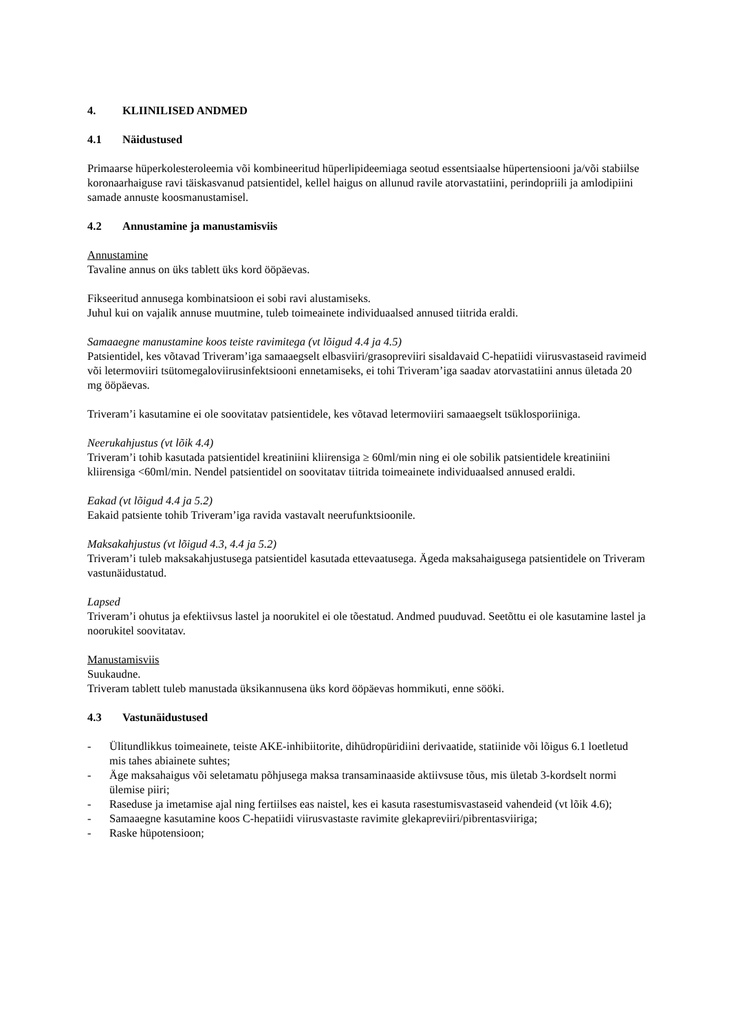4. KLIINILISED ANDMED
4.1 Näidustused
Primaarse hüperkolesteroleemia või kombineeritud hüperlipideemiaga seotud essentsiaalse hüpertensiooni ja/või stabiilse koronaarhaiguse ravi täiskasvanud patsientidel, kellel haigus on allunud ravile atorvastatiini, perindopriili ja amlodipiini samade annuste koosmanustamisel.
4.2 Annustamine ja manustamisviis
Annustamine
Tavaline annus on üks tablett üks kord ööpäevas.
Fikseeritud annusega kombinatsioon ei sobi ravi alustamiseks.
Juhul kui on vajalik annuse muutmine, tuleb toimeainete individuaalsed annused tiitrida eraldi.
Samaaegne manustamine koos teiste ravimitega (vt lõigud 4.4 ja 4.5)
Patsientidel, kes võtavad Triveram’iga samaaegselt elbasviiri/grasopreviiri sisaldavaid C-hepatiidi viirusvastaseid ravimeid või letermoviiri tsütomegaloviirusinfektsiooni ennetamiseks, ei tohi Triveram’iga saadav atorvastatiini annus ületada 20 mg ööpäevas.
Triveram’i kasutamine ei ole soovitatav patsientidele, kes võtavad letermoviiri samaaegselt tsüklosporiiniga.
Neerukahjustus (vt lõik 4.4)
Triveram’i tohib kasutada patsientidel kreatiniini kliirensiga ≥ 60ml/min ning ei ole sobilik patsientidele kreatiniini kliirensiga <60ml/min. Nendel patsientidel on soovitatav tiitrida toimeainete individuaalsed annused eraldi.
Eakad (vt lõigud 4.4 ja 5.2)
Eakaid patsiente tohib Triveram’iga ravida vastavalt neerufunktsioonile.
Maksakahjustus (vt lõigud 4.3, 4.4 ja 5.2)
Triveram’i tuleb maksakahjustusega patsientidel kasutada ettevaatusega. Ägeda maksahaigusega patsientidele on Triveram vastunäidustatud.
Lapsed
Triveram’i ohutus ja efektiivsus lastel ja noorukitel ei ole tõestatud. Andmed puuduvad. Seetõttu ei ole kasutamine lastel ja noorukitel soovitatav.
Manustamisviis
Suukaudne.
Triveram tablett tuleb manustada üksikannusena üks kord ööpäevas hommikuti, enne sööki.
4.3 Vastunäidustused
- Ülitundlikkus toimeainete, teiste AKE-inhibiitorite, dihüdropüridiini derivaatide, statiinide või lõigus 6.1 loetletud mis tahes abiainete suhtes;
- Äge maksahaigus või seletamatu põhjusega maksa transaminaaside aktiivsuse tõus, mis ületab 3-kordselt normi ülemise piiri;
- Raseduse ja imetamise ajal ning fertiilses eas naistel, kes ei kasuta rasestumisvastaseid vahendeid (vt lõik 4.6);
- Samaaegne kasutamine koos C-hepatiidi viirusvastaste ravimite glekapreviiri/pibrentasviiriga;
- Raske hüpotensioon;